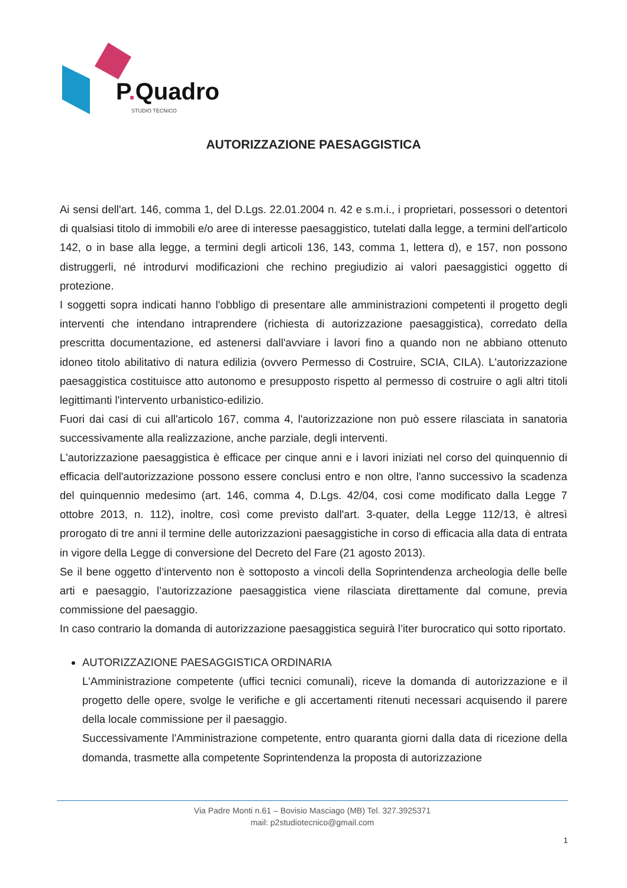P. Quadro
STUDIO TECNICO
AUTORIZZAZIONE PAESAGGISTICA
Ai sensi dell'art. 146, comma 1, del D.Lgs. 22.01.2004 n. 42 e s.m.i., i proprietari, possessori o detentori di qualsiasi titolo di immobili e/o aree di interesse paesaggistico, tutelati dalla legge, a termini dell'articolo 142, o in base alla legge, a termini degli articoli 136, 143, comma 1, lettera d), e 157, non possono distruggerli, né introdurvi modificazioni che rechino pregiudizio ai valori paesaggistici oggetto di protezione.
I soggetti sopra indicati hanno l'obbligo di presentare alle amministrazioni competenti il progetto degli interventi che intendano intraprendere (richiesta di autorizzazione paesaggistica), corredato della prescritta documentazione, ed astenersi dall'avviare i lavori fino a quando non ne abbiano ottenuto idoneo titolo abilitativo di natura edilizia (ovvero Permesso di Costruire, SCIA, CILA). L'autorizzazione paesaggistica costituisce atto autonomo e presupposto rispetto al permesso di costruire o agli altri titoli legittimanti l'intervento urbanistico-edilizio.
Fuori dai casi di cui all'articolo 167, comma 4, l'autorizzazione non può essere rilasciata in sanatoria successivamente alla realizzazione, anche parziale, degli interventi.
L'autorizzazione paesaggistica è efficace per cinque anni e i lavori iniziati nel corso del quinquennio di efficacia dell'autorizzazione possono essere conclusi entro e non oltre, l'anno successivo la scadenza del quinquennio medesimo (art. 146, comma 4, D.Lgs. 42/04, cosi come modificato dalla Legge 7 ottobre 2013, n. 112), inoltre, così come previsto dall'art. 3-quater, della Legge 112/13, è altresì prorogato di tre anni il termine delle autorizzazioni paesaggistiche in corso di efficacia alla data di entrata in vigore della Legge di conversione del Decreto del Fare (21 agosto 2013).
Se il bene oggetto d’intervento non è sottoposto a vincoli della Soprintendenza archeologia delle belle arti e paesaggio, l’autorizzazione paesaggistica viene rilasciata direttamente dal comune, previa commissione del paesaggio.
In caso contrario la domanda di autorizzazione paesaggistica seguirà l’iter burocratico qui sotto riportato.
AUTORIZZAZIONE PAESAGGISTICA ORDINARIA
L'Amministrazione competente (uffici tecnici comunali), riceve la domanda di autorizzazione e il progetto delle opere, svolge le verifiche e gli accertamenti ritenuti necessari acquisendo il parere della locale commissione per il paesaggio.
Successivamente l'Amministrazione competente, entro quaranta giorni dalla data di ricezione della domanda, trasmette alla competente Soprintendenza la proposta di autorizzazione
Via Padre Monti n.61 – Bovisio Masciago (MB) Tel. 327.3925371
mail: p2studiotecnico@gmail.com
1